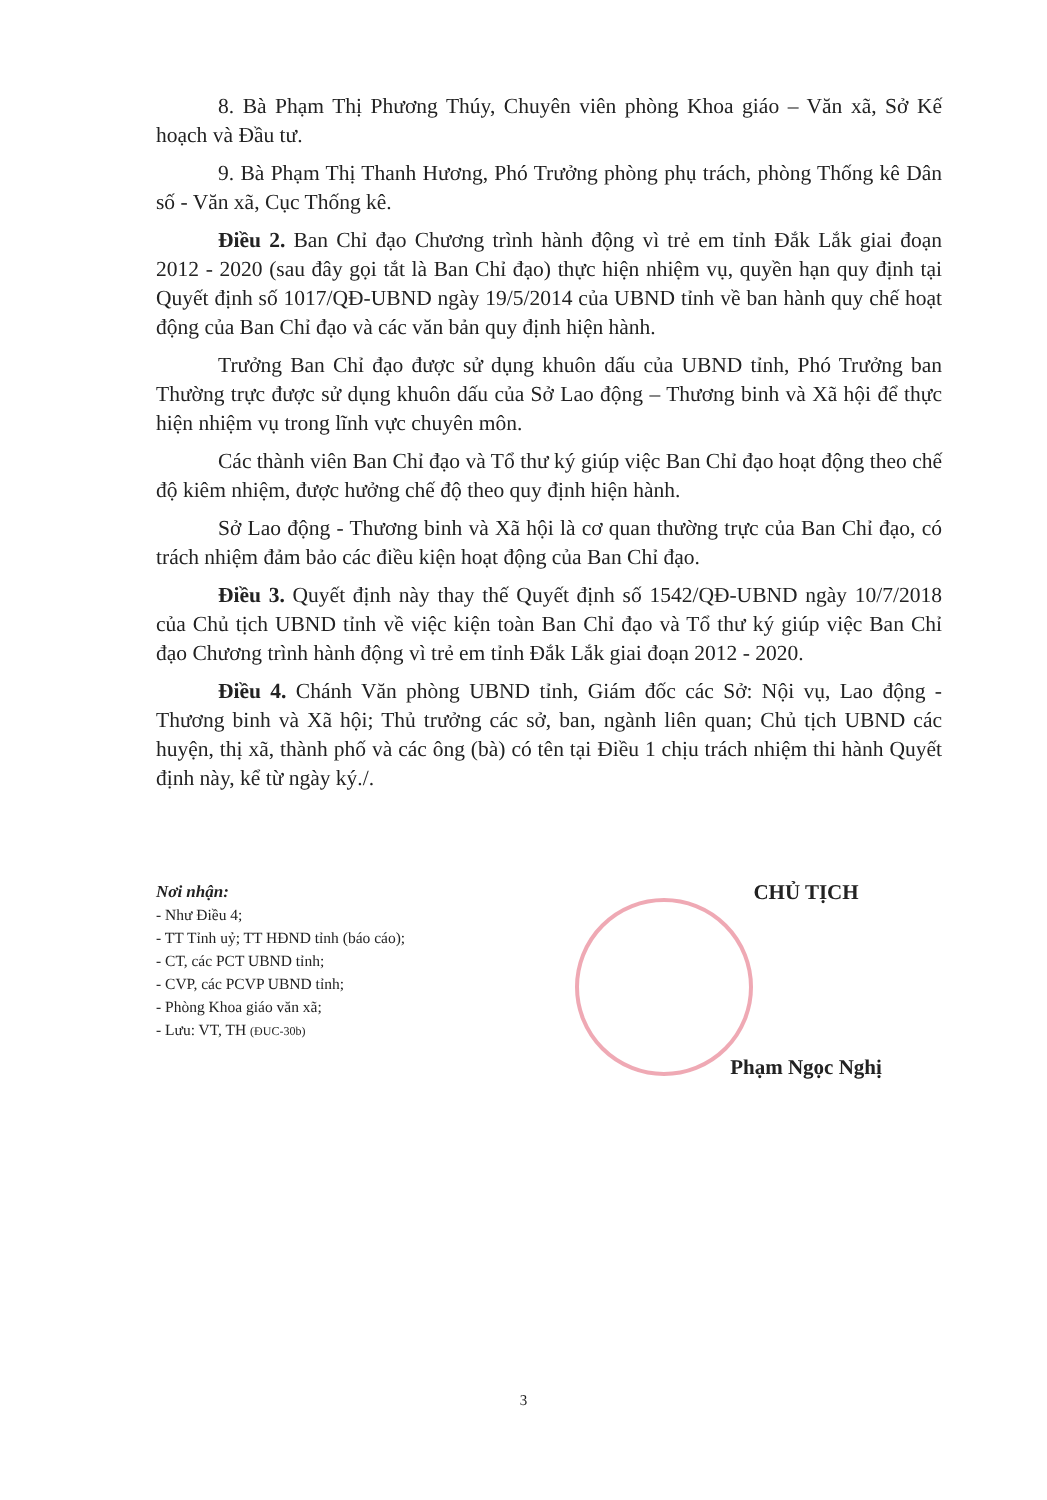8. Bà Phạm Thị Phương Thúy, Chuyên viên phòng Khoa giáo – Văn xã, Sở Kế hoạch và Đầu tư.
9. Bà Phạm Thị Thanh Hương, Phó Trưởng phòng phụ trách, phòng Thống kê Dân số - Văn xã, Cục Thống kê.
Điều 2. Ban Chỉ đạo Chương trình hành động vì trẻ em tỉnh Đắk Lắk giai đoạn 2012 - 2020 (sau đây gọi tắt là Ban Chỉ đạo) thực hiện nhiệm vụ, quyền hạn quy định tại Quyết định số 1017/QĐ-UBND ngày 19/5/2014 của UBND tỉnh về ban hành quy chế hoạt động của Ban Chỉ đạo và các văn bản quy định hiện hành.
Trưởng Ban Chỉ đạo được sử dụng khuôn dấu của UBND tỉnh, Phó Trưởng ban Thường trực được sử dụng khuôn dấu của Sở Lao động – Thương binh và Xã hội để thực hiện nhiệm vụ trong lĩnh vực chuyên môn.
Các thành viên Ban Chỉ đạo và Tổ thư ký giúp việc Ban Chỉ đạo hoạt động theo chế độ kiêm nhiệm, được hưởng chế độ theo quy định hiện hành.
Sở Lao động - Thương binh và Xã hội là cơ quan thường trực của Ban Chỉ đạo, có trách nhiệm đảm bảo các điều kiện hoạt động của Ban Chỉ đạo.
Điều 3. Quyết định này thay thế Quyết định số 1542/QĐ-UBND ngày 10/7/2018 của Chủ tịch UBND tỉnh về việc kiện toàn Ban Chỉ đạo và Tổ thư ký giúp việc Ban Chỉ đạo Chương trình hành động vì trẻ em tỉnh Đắk Lắk giai đoạn 2012 - 2020.
Điều 4. Chánh Văn phòng UBND tỉnh, Giám đốc các Sở: Nội vụ, Lao động - Thương binh và Xã hội; Thủ trưởng các sở, ban, ngành liên quan; Chủ tịch UBND các huyện, thị xã, thành phố và các ông (bà) có tên tại Điều 1 chịu trách nhiệm thi hành Quyết định này, kể từ ngày ký./.
Nơi nhận:
- Như Điều 4;
- TT Tỉnh uỷ; TT HĐND tỉnh (báo cáo);
- CT, các PCT UBND tỉnh;
- CVP, các PCVP UBND tỉnh;
- Phòng Khoa giáo văn xã;
- Lưu: VT, TH (ĐUC-30b)
CHỦ TỊCH
Phạm Ngọc Nghị
3